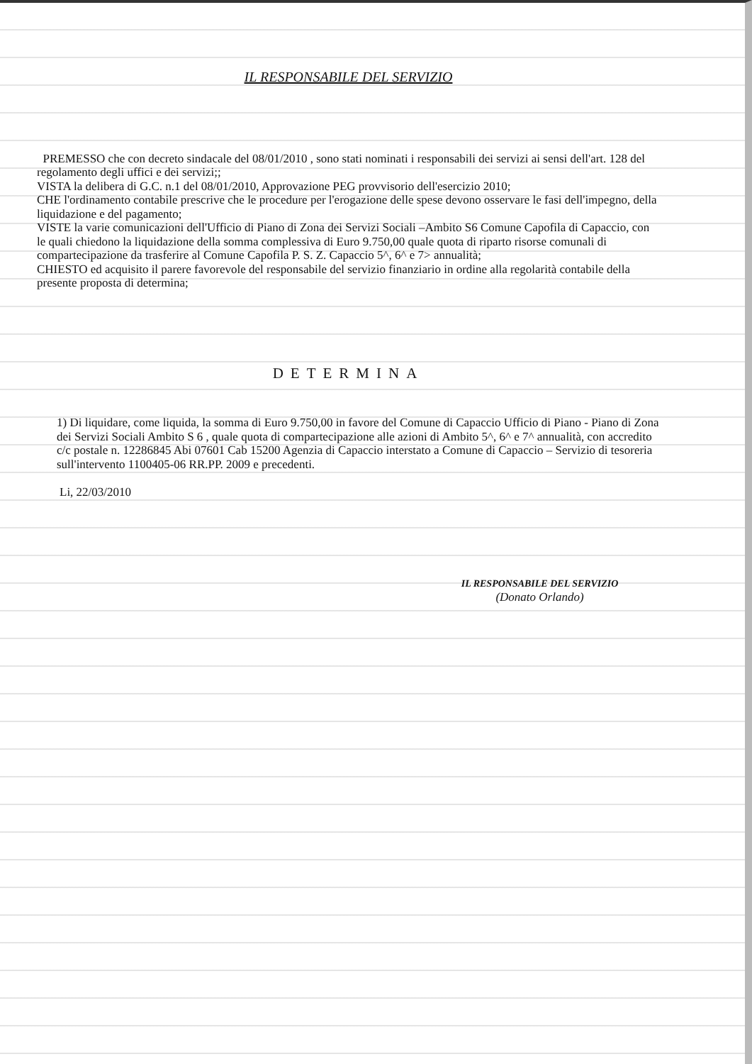IL RESPONSABILE DEL SERVIZIO
PREMESSO che con decreto sindacale del 08/01/2010 , sono stati nominati i responsabili dei servizi ai sensi dell'art. 128 del regolamento degli uffici e dei servizi;;
VISTA la delibera di G.C. n.1 del 08/01/2010, Approvazione PEG provvisorio dell'esercizio 2010;
CHE l'ordinamento contabile prescrive che le procedure per l'erogazione delle spese devono osservare le fasi dell'impegno, della liquidazione e del pagamento;
VISTE la varie comunicazioni dell'Ufficio di Piano di Zona dei Servizi Sociali –Ambito S6 Comune Capofila di Capaccio, con le quali chiedono la liquidazione della somma complessiva di Euro 9.750,00 quale quota di riparto risorse comunali di compartecipazione da trasferire al Comune Capofila P. S. Z. Capaccio 5^, 6^ e 7> annualità;
CHIESTO ed acquisito il parere favorevole del responsabile del servizio finanziario in ordine alla regolarità contabile della presente proposta di determina;
DETERMINA
1) Di liquidare, come liquida, la somma di Euro 9.750,00 in favore del Comune di Capaccio Ufficio di Piano - Piano di Zona dei Servizi Sociali Ambito S 6 , quale quota di compartecipazione alle azioni di Ambito 5^, 6^ e 7^ annualità, con accredito c/c postale n. 12286845 Abi 07601 Cab 15200 Agenzia di Capaccio interstato a Comune di Capaccio – Servizio di tesoreria sull'intervento 1100405-06 RR.PP. 2009 e precedenti.
Li, 22/03/2010
IL RESPONSABILE DEL SERVIZIO
(Donato Orlando)